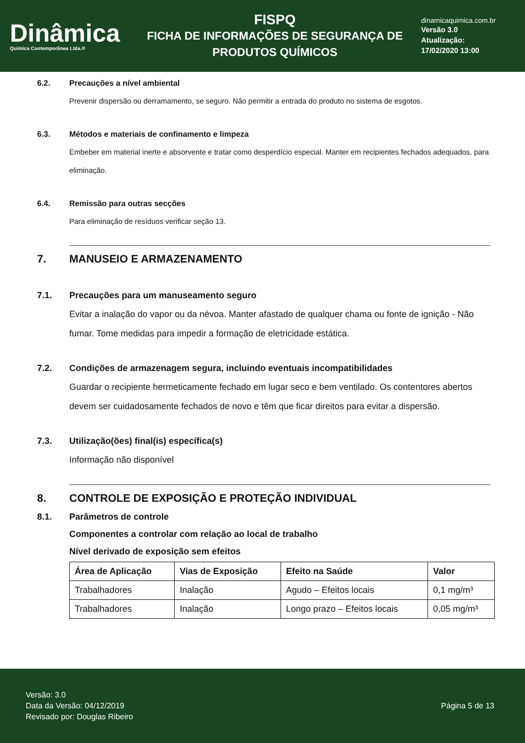Dinâmica
Quimica Contemporânea Ltda.®
FISPQ
FICHA DE INFORMAÇÕES DE SEGURANÇA DE
PRODUTOS QUÍMICOS
dinamicaquimica.com.br
Versão 3.0
Atualização:
17/02/2020 13:00
6.2. Precauções a nível ambiental
Prevenir dispersão ou derramamento, se seguro. Não permitir a entrada do produto no sistema de esgotos.
6.3. Métodos e materiais de confinamento e limpeza
Embeber em material inerte e absorvente e tratar como desperdício especial. Manter em recipientes fechados adequados, para eliminação.
6.4. Remissão para outras secções
Para eliminação de resíduos verificar seção 13.
7. MANUSEIO E ARMAZENAMENTO
7.1. Precauções para um manuseamento seguro
Evitar a inalação do vapor ou da névoa. Manter afastado de qualquer chama ou fonte de ignição - Não fumar. Tome medidas para impedir a formação de eletricidade estática.
7.2. Condições de armazenagem segura, incluindo eventuais incompatibilidades
Guardar o recipiente hermeticamente fechado em lugar seco e bem ventilado. Os contentores abertos devem ser cuidadosamente fechados de novo e têm que ficar direitos para evitar a dispersão.
7.3. Utilização(ões) final(is) específica(s)
Informação não disponível
8. CONTROLE DE EXPOSIÇÃO E PROTEÇÃO INDIVIDUAL
8.1. Parâmetros de controle
Componentes a controlar com relação ao local de trabalho
Nível derivado de exposição sem efeitos
| Área de Aplicação | Vias de Exposição | Efeito na Saúde | Valor |
| --- | --- | --- | --- |
| Trabalhadores | Inalação | Agudo – Efeitos locais | 0,1 mg/m³ |
| Trabalhadores | Inalação | Longo prazo – Efeitos locais | 0,05 mg/m³ |
Versão: 3.0
Data da Versão: 04/12/2019
Revisado por: Douglas Ribeiro
Página 5 de 13